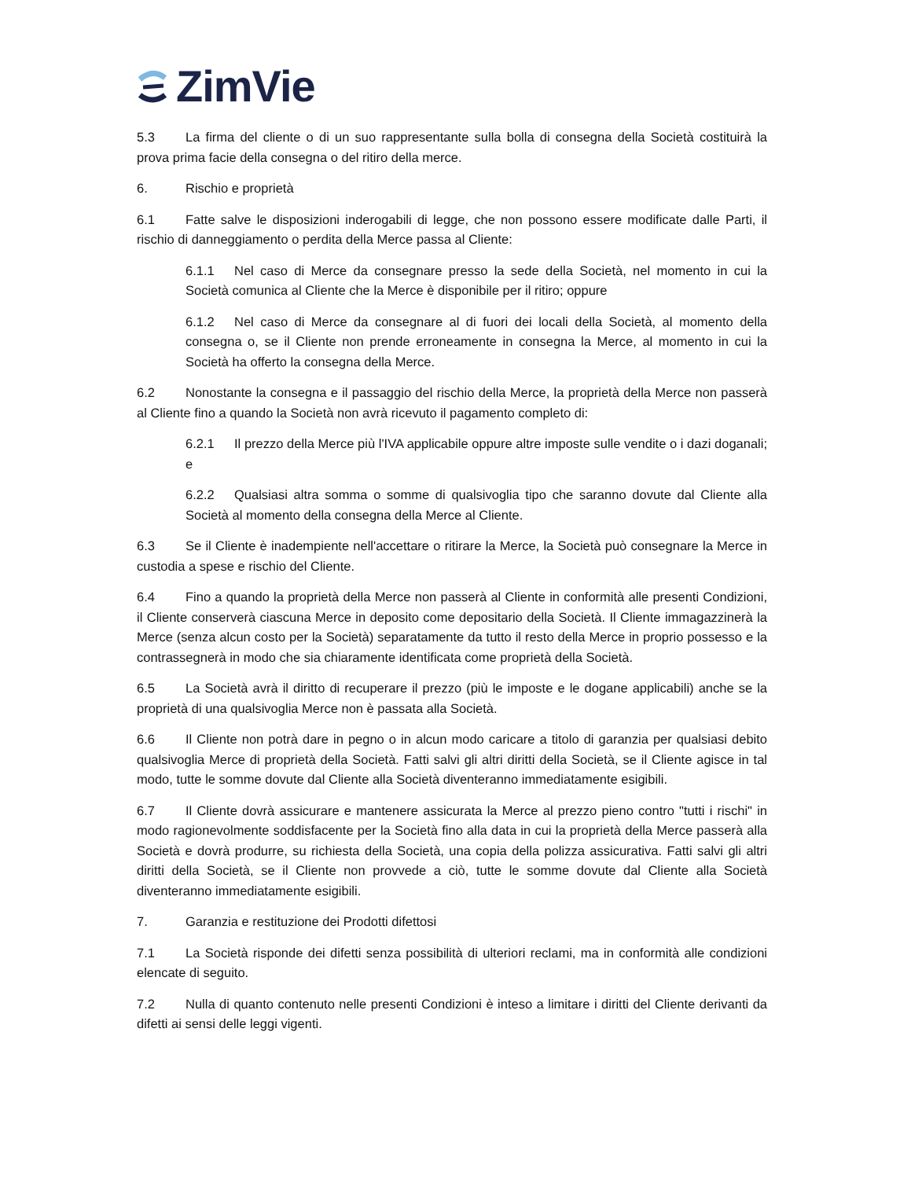ZimVie
5.3 La firma del cliente o di un suo rappresentante sulla bolla di consegna della Società costituirà la prova prima facie della consegna o del ritiro della merce.
6. Rischio e proprietà
6.1 Fatte salve le disposizioni inderogabili di legge, che non possono essere modificate dalle Parti, il rischio di danneggiamento o perdita della Merce passa al Cliente:
6.1.1 Nel caso di Merce da consegnare presso la sede della Società, nel momento in cui la Società comunica al Cliente che la Merce è disponibile per il ritiro; oppure
6.1.2 Nel caso di Merce da consegnare al di fuori dei locali della Società, al momento della consegna o, se il Cliente non prende erroneamente in consegna la Merce, al momento in cui la Società ha offerto la consegna della Merce.
6.2 Nonostante la consegna e il passaggio del rischio della Merce, la proprietà della Merce non passerà al Cliente fino a quando la Società non avrà ricevuto il pagamento completo di:
6.2.1 Il prezzo della Merce più l'IVA applicabile oppure altre imposte sulle vendite o i dazi doganali; e
6.2.2 Qualsiasi altra somma o somme di qualsivoglia tipo che saranno dovute dal Cliente alla Società al momento della consegna della Merce al Cliente.
6.3 Se il Cliente è inadempiente nell'accettare o ritirare la Merce, la Società può consegnare la Merce in custodia a spese e rischio del Cliente.
6.4 Fino a quando la proprietà della Merce non passerà al Cliente in conformità alle presenti Condizioni, il Cliente conserverà ciascuna Merce in deposito come depositario della Società. Il Cliente immagazzinerà la Merce (senza alcun costo per la Società) separatamente da tutto il resto della Merce in proprio possesso e la contrassegnerà in modo che sia chiaramente identificata come proprietà della Società.
6.5 La Società avrà il diritto di recuperare il prezzo (più le imposte e le dogane applicabili) anche se la proprietà di una qualsivoglia Merce non è passata alla Società.
6.6 Il Cliente non potrà dare in pegno o in alcun modo caricare a titolo di garanzia per qualsiasi debito qualsivoglia Merce di proprietà della Società. Fatti salvi gli altri diritti della Società, se il Cliente agisce in tal modo, tutte le somme dovute dal Cliente alla Società diventeranno immediatamente esigibili.
6.7 Il Cliente dovrà assicurare e mantenere assicurata la Merce al prezzo pieno contro "tutti i rischi" in modo ragionevolmente soddisfacente per la Società fino alla data in cui la proprietà della Merce passerà alla Società e dovrà produrre, su richiesta della Società, una copia della polizza assicurativa. Fatti salvi gli altri diritti della Società, se il Cliente non provvede a ciò, tutte le somme dovute dal Cliente alla Società diventeranno immediatamente esigibili.
7. Garanzia e restituzione dei Prodotti difettosi
7.1 La Società risponde dei difetti senza possibilità di ulteriori reclami, ma in conformità alle condizioni elencate di seguito.
7.2 Nulla di quanto contenuto nelle presenti Condizioni è inteso a limitare i diritti del Cliente derivanti da difetti ai sensi delle leggi vigenti.